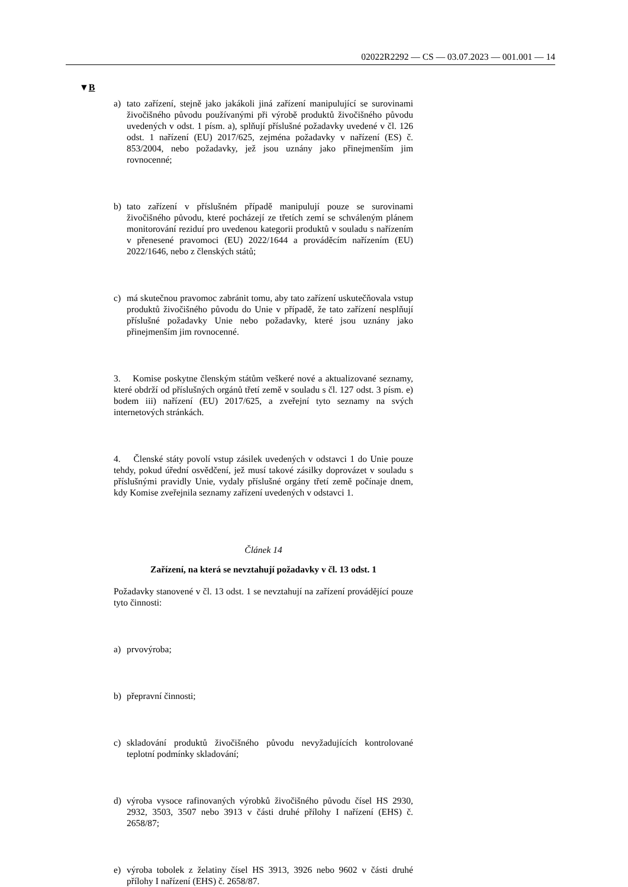02022R2292 — CS — 03.07.2023 — 001.001 — 14
▼B
a) tato zařízení, stejně jako jakákoli jiná zařízení manipulující se surovinami živočišného původu používanými při výrobě produktů živočišného původu uvedených v odst. 1 písm. a), splňují příslušné požadavky uvedené v čl. 126 odst. 1 nařízení (EU) 2017/625, zejména požadavky v nařízení (ES) č. 853/2004, nebo požadavky, jež jsou uznány jako přinejmenším jim rovnocenné;
b) tato zařízení v příslušném případě manipulují pouze se surovinami živočišného původu, které pocházejí ze třetích zemí se schváleným plánem monitorování reziduí pro uvedenou kategorii produktů v souladu s nařízením v přenesené pravomoci (EU) 2022/1644 a prováděcím nařízením (EU) 2022/1646, nebo z členských států;
c) má skutečnou pravomoc zabránit tomu, aby tato zařízení uskutečňovala vstup produktů živočišného původu do Unie v případě, že tato zařízení nesplňují příslušné požadavky Unie nebo požadavky, které jsou uznány jako přinejmenším jim rovnocenné.
3. Komise poskytne členským státům veškeré nové a aktualizované seznamy, které obdrží od příslušných orgánů třetí země v souladu s čl. 127 odst. 3 písm. e) bodem iii) nařízení (EU) 2017/625, a zveřejní tyto seznamy na svých internetových stránkách.
4. Členské státy povolí vstup zásilek uvedených v odstavci 1 do Unie pouze tehdy, pokud úřední osvědčení, jež musí takové zásilky doprovázet v souladu s příslušnými pravidly Unie, vydaly příslušné orgány třetí země počínaje dnem, kdy Komise zveřejnila seznamy zařízení uvedených v odstavci 1.
Článek 14
Zařízení, na která se nevztahují požadavky v čl. 13 odst. 1
Požadavky stanovené v čl. 13 odst. 1 se nevztahují na zařízení provádějící pouze tyto činnosti:
a) prvovýroba;
b) přepravní činnosti;
c) skladování produktů živočišného původu nevyžadujících kontrolované teplotní podmínky skladování;
d) výroba vysoce rafinovaných výrobků živočišného původu čísel HS 2930, 2932, 3503, 3507 nebo 3913 v části druhé přílohy I nařízení (EHS) č. 2658/87;
e) výroba tobolek z želatiny čísel HS 3913, 3926 nebo 9602 v části druhé přílohy I nařízení (EHS) č. 2658/87.